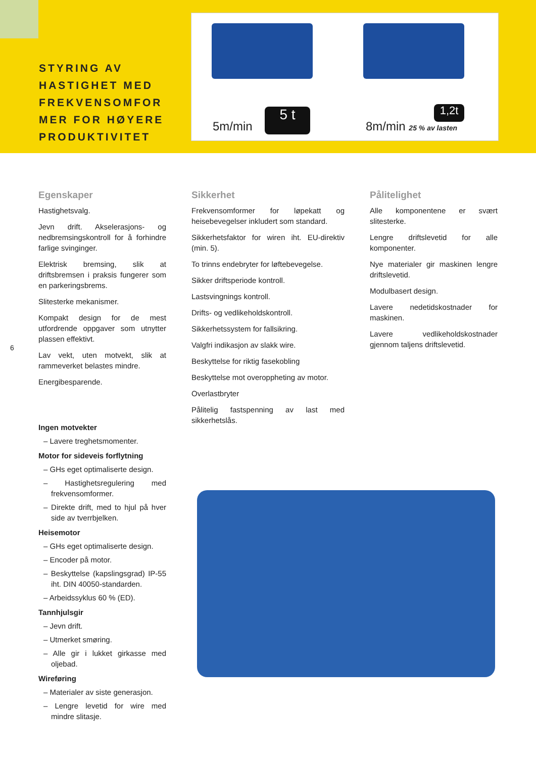STYRING AV HASTIGHET MED FREKVENSOMFOR MER FOR HØYERE PRODUKTIVITET
5m/min
5 t
8m/min 25 % av lasten
1,2t
6
Egenskaper
Hastighetsvalg.
Jevn drift. Akselerasjons- og nedbremsingskontroll for å forhindre farlige svinginger.
Elektrisk bremsing, slik at driftsbremsen i praksis fungerer som en parkeringsbrems.
Slitesterke mekanismer.
Kompakt design for de mest utfordrende oppgaver som utnytter plassen effektivt.
Lav vekt, uten motvekt, slik at rammeverket belastes mindre.
Energibesparende.
Ingen motvekter
– Lavere treghetsmomenter.
Motor for sideveis forflytning
– GHs eget optimaliserte design.
– Hastighetsregulering med frekvensomformer.
– Direkte drift, med to hjul på hver side av tverrbjelken.
Heisemotor
– GHs eget optimaliserte design.
– Encoder på motor.
– Beskyttelse (kapslingsgrad) IP-55 iht. DIN 40050-standarden.
– Arbeidssyklus 60 % (ED).
Tannhjulsgir
– Jevn drift.
– Utmerket smøring.
– Alle gir i lukket girkasse med oljebad.
Wireføring
– Materialer av siste generasjon.
– Lengre levetid for wire med mindre slitasje.
Sikkerhet
Frekvensomformer for løpekatt og heisebevegelser inkludert som standard.
Sikkerhetsfaktor for wiren iht. EU-direktiv (min. 5).
To trinns endebryter for løftebevegelse.
Sikker driftsperiode kontroll.
Lastsvingnings kontroll.
Drifts- og vedlikeholdskontroll.
Sikkerhetssystem for fallsikring.
Valgfri indikasjon av slakk wire.
Beskyttelse for riktig fasekobling
Beskyttelse mot overoppheting av motor.
Overlastbryter
Pålitelig fastspenning av last med sikkerhetslås.
Pålitelighet
Alle komponentene er svært slitesterke.
Lengre driftslevetid for alle komponenter.
Nye materialer gir maskinen lengre driftslevetid.
Modulbasert design.
Lavere nedetidskostnader for maskinen.
Lavere vedlikeholdskostnader gjennom taljens driftslevetid.